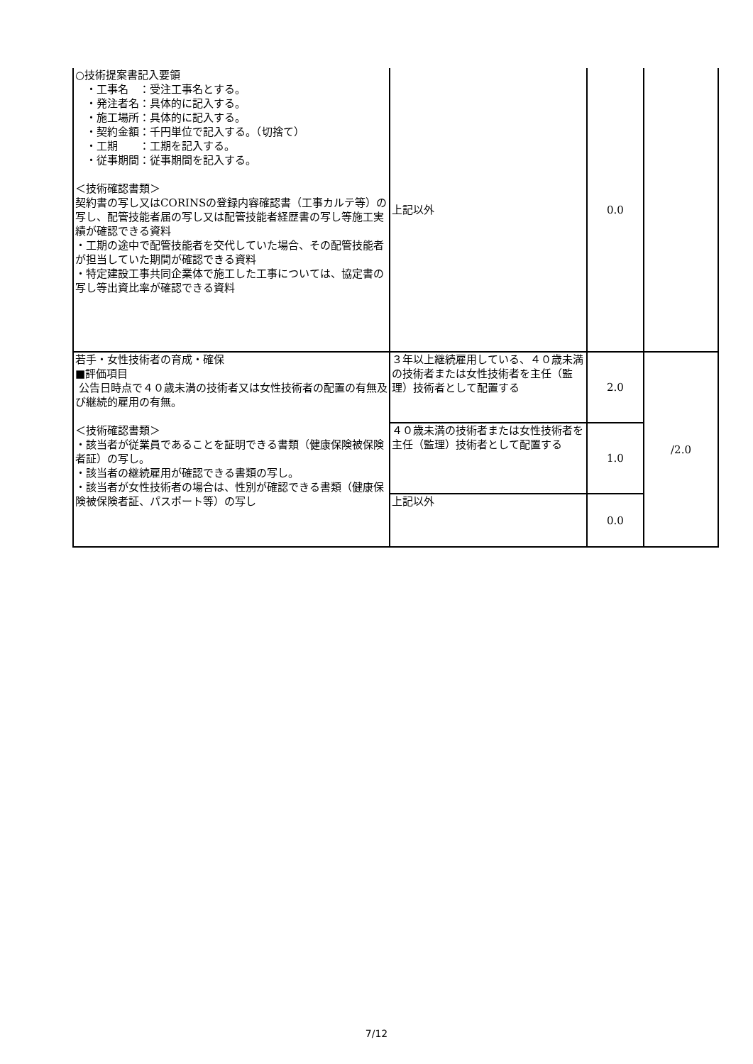| ○技術提案書記入要領 ・工事名 ：受注工事名とする。 ・発注者名：具体的に記入する。 ・施工場所：具体的に記入する。 ・契約金額：千円単位で記入する。（切捨て） ・工期 ：工期を記入する。 ・従事期間：従事期間を記入する。 ＜技術確認書類＞ 契約書の写し又はCORINSの登録内容確認書（工事カルテ等）の写し、配管技能者届の写し又は配管技能者経歴書の写し等施工実績が確認できる資料 ・工期の途中で配管技能者を交代していた場合、その配管技能者が担当していた期間が確認できる資料 ・特定建設工事共同企業体で施工した工事については、協定書の写し等出資比率が確認できる資料 | 上記以外 | 0.0 | |
| 若手・女性技術者の育成・確保 ■評価項目 公告日時点で４０歳未満の技術者又は女性技術者の配置の有無及び継続的雇用の有無。 ＜技術確認書類＞ ・該当者が従業員であることを証明できる書類（健康保険被保険者証）の写し。 ・該当者の継続雇用が確認できる書類の写し。 ・該当者が女性技術者の場合は、性別が確認できる書類（健康保険被保険者証、パスポート等）の写し | ３年以上継続雇用している、４０歳未満の技術者または女性技術者を主任（監理）技術者として配置する | 2.0 | /2.0 |
| | ４０歳未満の技術者または女性技術者を主任（監理）技術者として配置する | 1.0 | |
| | 上記以外 | 0.0 | |
7/12